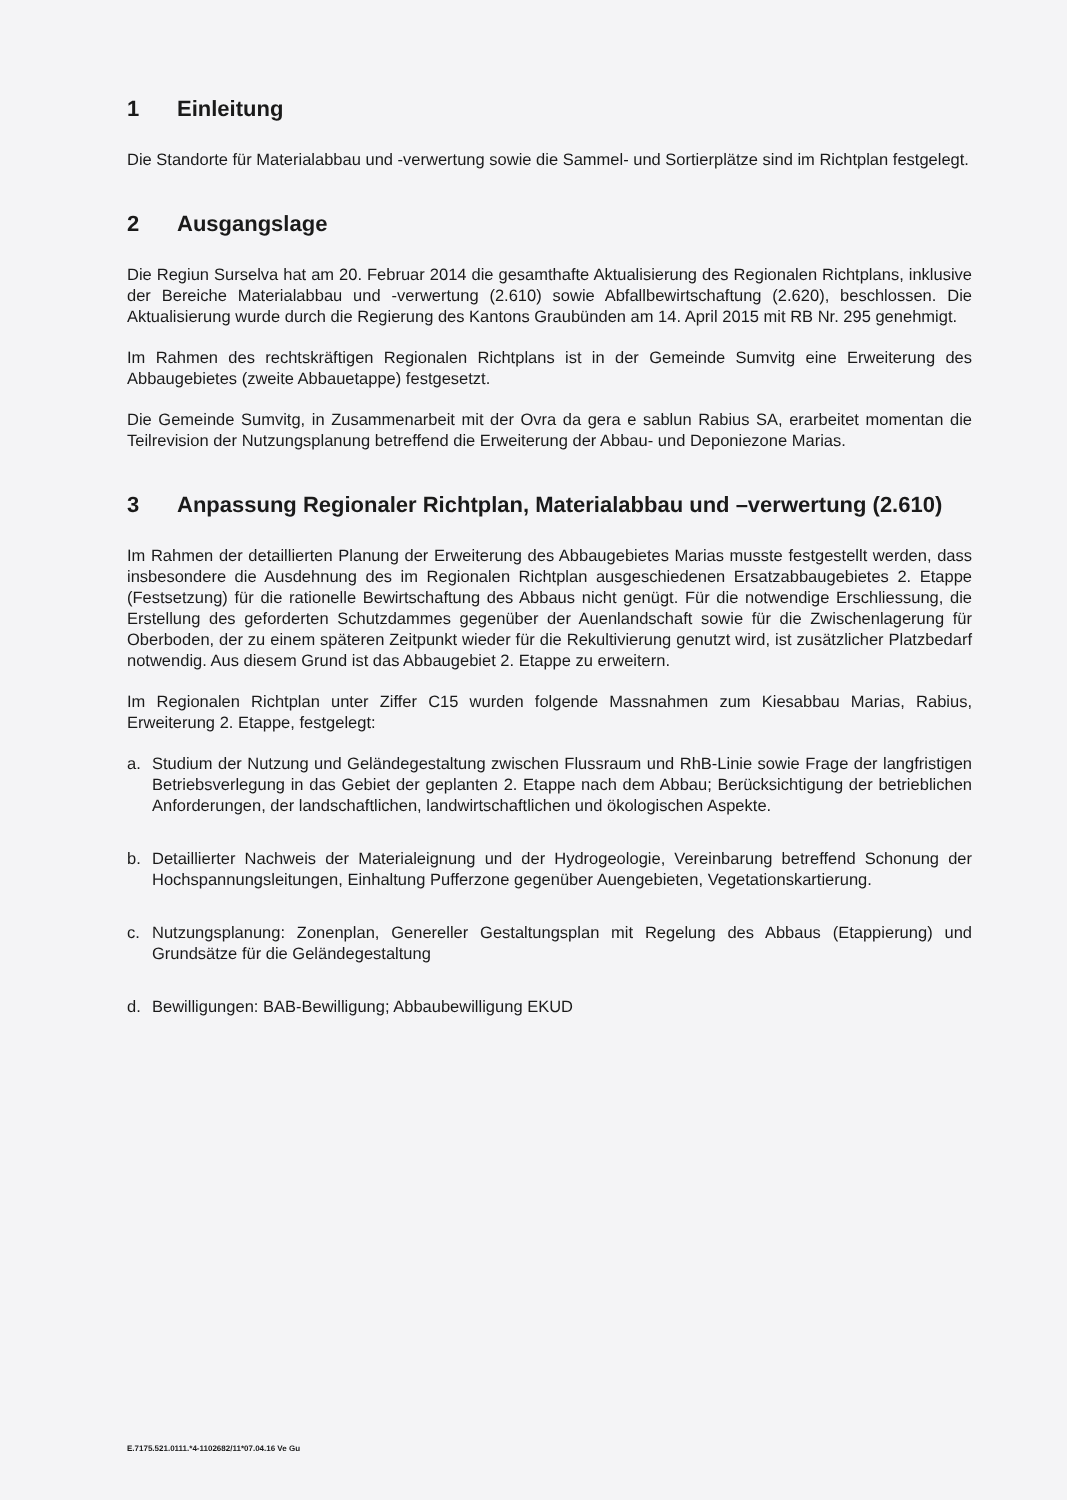1 Einleitung
Die Standorte für Materialabbau und -verwertung sowie die Sammel- und Sortierplätze sind im Richtplan festgelegt.
2 Ausgangslage
Die Regiun Surselva hat am 20. Februar 2014 die gesamthafte Aktualisierung des Regionalen Richtplans, inklusive der Bereiche Materialabbau und -verwertung (2.610) sowie Abfallbewirtschaftung (2.620), beschlossen. Die Aktualisierung wurde durch die Regierung des Kantons Graubünden am 14. April 2015 mit RB Nr. 295 genehmigt.
Im Rahmen des rechtskräftigen Regionalen Richtplans ist in der Gemeinde Sumvitg eine Erweiterung des Abbaugebietes (zweite Abbauetappe) festgesetzt.
Die Gemeinde Sumvitg, in Zusammenarbeit mit der Ovra da gera e sablun Rabius SA, erarbeitet momentan die Teilrevision der Nutzungsplanung betreffend die Erweiterung der Abbau- und Deponiezone Marias.
3 Anpassung Regionaler Richtplan, Materialabbau und –verwertung (2.610)
Im Rahmen der detaillierten Planung der Erweiterung des Abbaugebietes Marias musste festgestellt werden, dass insbesondere die Ausdehnung des im Regionalen Richtplan ausgeschiedenen Ersatzabbaugebietes 2. Etappe (Festsetzung) für die rationelle Bewirtschaftung des Abbaus nicht genügt. Für die notwendige Erschliessung, die Erstellung des geforderten Schutzdammes gegenüber der Auenlandschaft sowie für die Zwischenlagerung für Oberboden, der zu einem späteren Zeitpunkt wieder für die Rekultivierung genutzt wird, ist zusätzlicher Platzbedarf notwendig. Aus diesem Grund ist das Abbaugebiet 2. Etappe zu erweitern.
Im Regionalen Richtplan unter Ziffer C15 wurden folgende Massnahmen zum Kiesabbau Marias, Rabius, Erweiterung 2. Etappe, festgelegt:
a. Studium der Nutzung und Geländegestaltung zwischen Flussraum und RhB-Linie sowie Frage der langfristigen Betriebsverlegung in das Gebiet der geplanten 2. Etappe nach dem Abbau; Berücksichtigung der betrieblichen Anforderungen, der landschaftlichen, landwirtschaftlichen und ökologischen Aspekte.
b. Detaillierter Nachweis der Materialeignung und der Hydrogeologie, Vereinbarung betreffend Schonung der Hochspannungsleitungen, Einhaltung Pufferzone gegenüber Auengebieten, Vegetationskartierung.
c. Nutzungsplanung: Zonenplan, Genereller Gestaltungsplan mit Regelung des Abbaus (Etappierung) und Grundsätze für die Geländegestaltung
d. Bewilligungen: BAB-Bewilligung; Abbaubewilligung EKUD
E.7175.521.0111.*4-1102682/11*07.04.16 Ve Gu